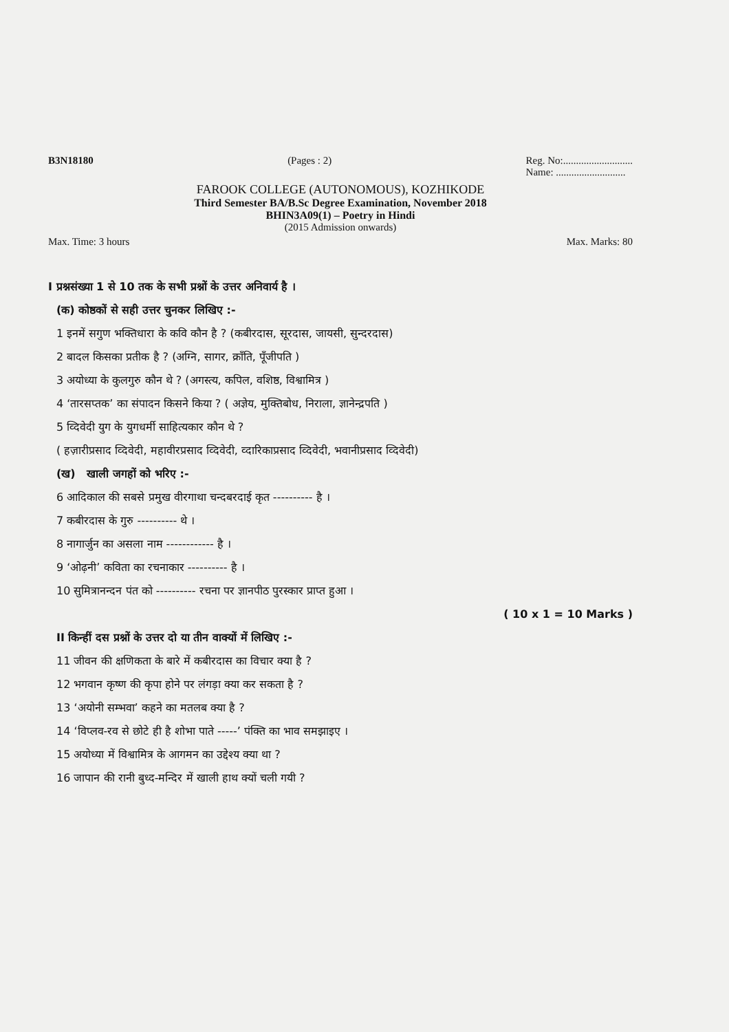B3N18180 (Pages : 2) Reg. No:...........................
Name: ...........................
FAROOK COLLEGE (AUTONOMOUS), KOZHIKODE
Third Semester BA/B.Sc Degree Examination, November 2018
BHIN3A09(1) – Poetry in Hindi
(2015 Admission onwards)
Max. Time: 3 hours Max. Marks: 80
I प्रश्नसंख्या 1 से 10 तक के सभी प्रश्नों के उत्तर अनिवार्य है ।
(क) कोष्ठकों से सही उत्तर चुनकर लिखिए :-
1 इनमें सगुण भक्तिधारा के कवि कौन है ? (कबीरदास, सूरदास, जायसी, सुन्दरदास)
2 बादल किसका प्रतीक है ? (अग्नि, सागर, क्राँति, पूँजीपति )
3 अयोध्या के कुलगुरु कौन थे ? (अगस्त्य, कपिल, वशिष्ठ, विश्वामित्र )
4 ‘तारसप्तक’ का संपादन किसने किया ? ( अज्ञेय, मुक्तिबोध, निराला, ज्ञानेन्द्रपति )
5 व्दिवेदी युग के युगधर्मी साहित्यकार कौन थे ?
( हज़ारीप्रसाद व्दिवेदी, महावीरप्रसाद व्दिवेदी, व्दारिकाप्रसाद व्दिवेदी, भवानीप्रसाद व्दिवेदी)
(ख) खाली जगहों को भरिए :-
6 आदिकाल की सबसे प्रमुख वीरगाथा चन्दबरदाई कृत ---------- है ।
7 कबीरदास के गुरु ---------- थे ।
8 नागार्जुन का असला नाम ------------ है ।
9 ‘ओढ़नी’ कविता का रचनाकार ---------- है ।
10 सुमित्रानन्दन पंत को ---------- रचना पर ज्ञानपीठ पुरस्कार प्राप्त हुआ ।
( 10 x 1 = 10 Marks )
II किन्हीं दस प्रश्नों के उत्तर दो या तीन वाक्यों में लिखिए :-
11 जीवन की क्षणिकता के बारे में कबीरदास का विचार क्या है ?
12 भगवान कृष्ण की कृपा होने पर लंगड़ा क्या कर सकता है ?
13 ‘अयोनी सम्भवा’ कहने का मतलब क्या है ?
14 ‘विप्लव-रव से छोटे ही है शोभा पाते -----’ पंक्ति का भाव समझाइए ।
15 अयोध्या में विश्वामित्र के आगमन का उद्देश्य क्या था ?
16 जापान की रानी बुध्द-मन्दिर में खाली हाथ क्यों चली गयी ?